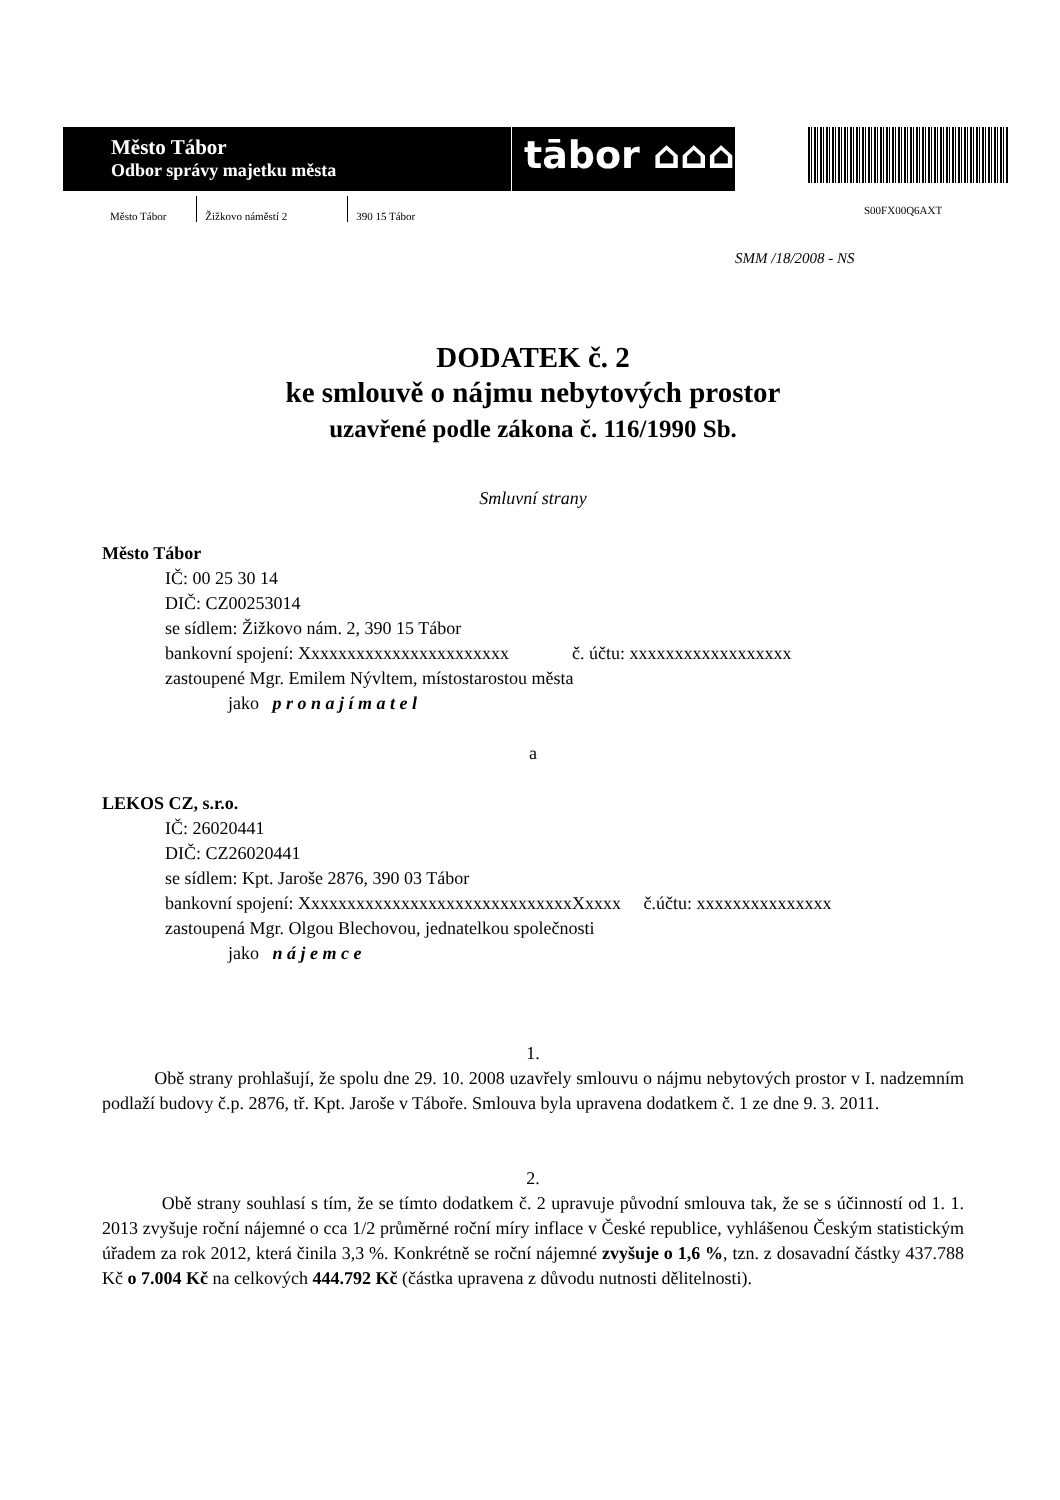Město Tábor
Odbor správy majetku města
tābor ⌂⌂⌂
Město Tábor Žižkovo náměstí 2 390 15 Tábor
S00FX00Q6AXT
SMM /18/2008 - NS
DODATEK č. 2
ke smlouvě o nájmu nebytových prostor
uzavřené podle zákona č. 116/1990 Sb.
Smluvní strany
Město Tábor
IČ: 00 25 30 14
DIČ: CZ00253014
se sídlem: Žižkovo nám. 2, 390 15 Tábor
bankovní spojení: Xxxxxxxxxxxxxxxxxxxxxxx č. účtu: xxxxxxxxxxxxxxxxxx
zastoupené Mgr. Emilem Nývltem, místostarostou města
jako p r o n a j í m a t e l
a
LEKOS CZ, s.r.o.
IČ: 26020441
DIČ: CZ26020441
se sídlem: Kpt. Jaroše 2876, 390 03 Tábor
bankovní spojení: XxxxxxxxxxxxxxxxxxxxxxxxxxxxxxXxxxx č.účtu: xxxxxxxxxxxxxxx
zastoupená Mgr. Olgou Blechovou, jednatelkou společnosti
jako n á j e m c e
1.
Obě strany prohlašují, že spolu dne 29. 10. 2008 uzavřely smlouvu o nájmu nebytových prostor v I. nadzemním podlaží budovy č.p. 2876, tř. Kpt. Jaroše v Táboře. Smlouva byla upravena dodatkem č. 1 ze dne 9. 3. 2011.
2.
Obě strany souhlasí s tím, že se tímto dodatkem č. 2 upravuje původní smlouva tak, že se s účinností od 1. 1. 2013 zvyšuje roční nájemné o cca 1/2 průměrné roční míry inflace v České republice, vyhlášenou Českým statistickým úřadem za rok 2012, která činila 3,3 %. Konkrétně se roční nájemné zvyšuje o 1,6 %, tzn. z dosavadní částky 437.788 Kč o 7.004 Kč na celkových 444.792 Kč (částka upravena z důvodu nutnosti dělitelnosti).